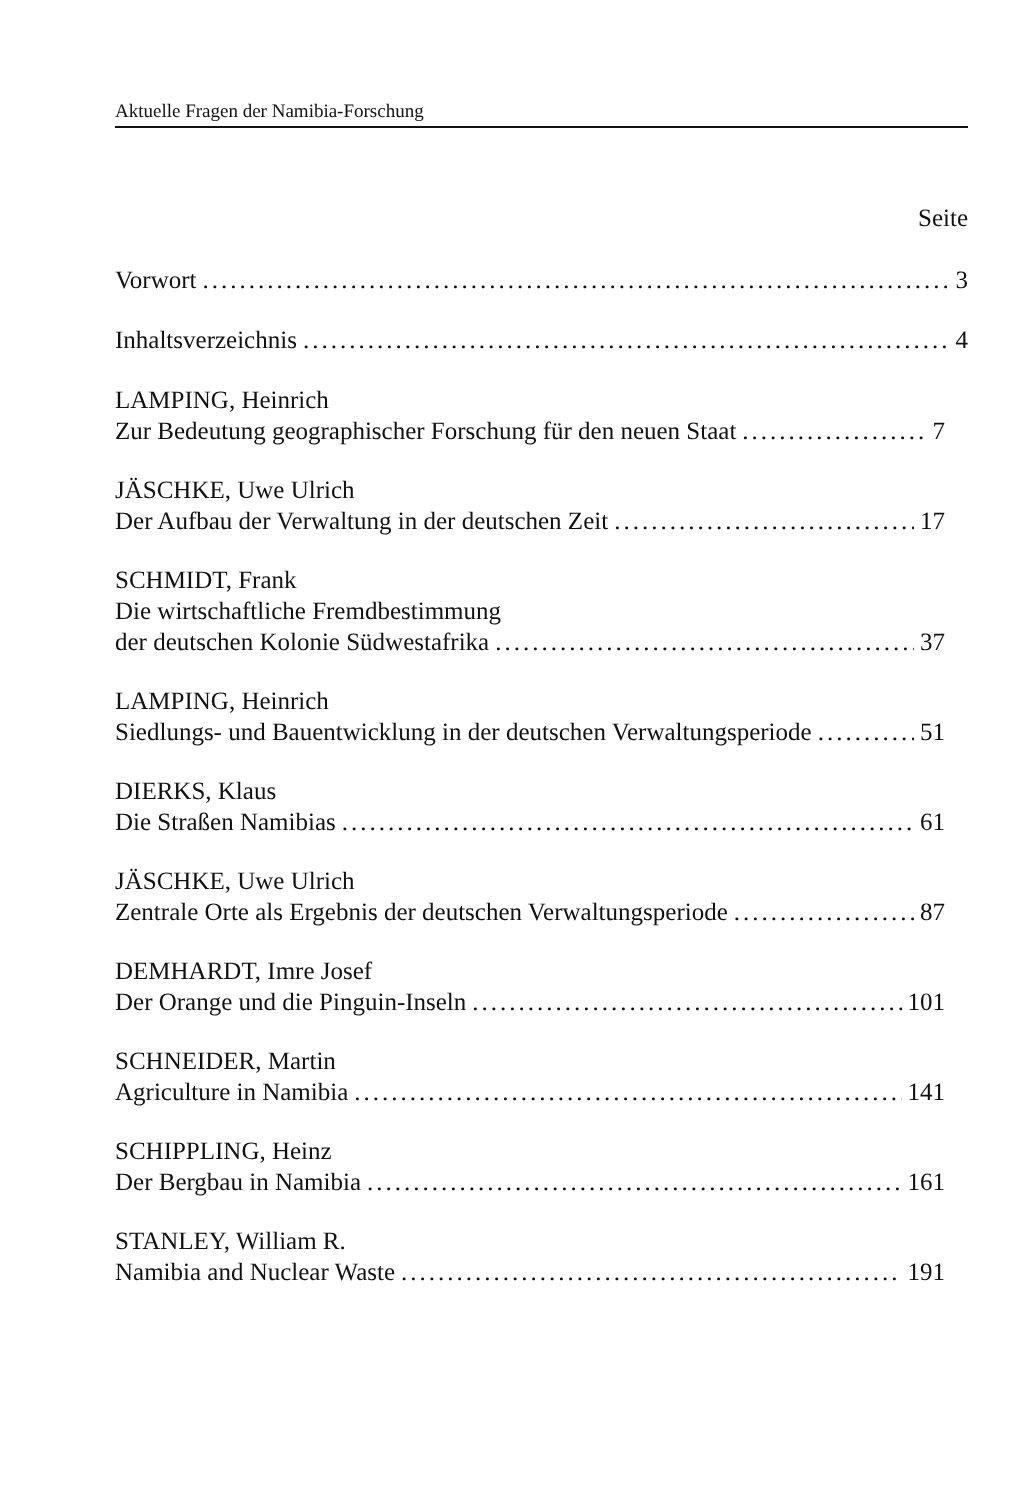Aktuelle Fragen der Namibia-Forschung
Seite
Vorwort 3
Inhaltsverzeichnis 4
LAMPING, Heinrich
Zur Bedeutung geographischer Forschung für den neuen Staat 7
JÄSCHKE, Uwe Ulrich
Der Aufbau der Verwaltung in der deutschen Zeit 17
SCHMIDT, Frank
Die wirtschaftliche Fremdbestimmung
der deutschen Kolonie Südwestafrika 37
LAMPING, Heinrich
Siedlungs- und Bauentwicklung in der deutschen Verwaltungsperiode 51
DIERKS, Klaus
Die Straßen Namibias 61
JÄSCHKE, Uwe Ulrich
Zentrale Orte als Ergebnis der deutschen Verwaltungsperiode 87
DEMHARDT, Imre Josef
Der Orange und die Pinguin-Inseln 101
SCHNEIDER, Martin
Agriculture in Namibia 141
SCHIPPLING, Heinz
Der Bergbau in Namibia 161
STANLEY, William R.
Namibia and Nuclear Waste 191